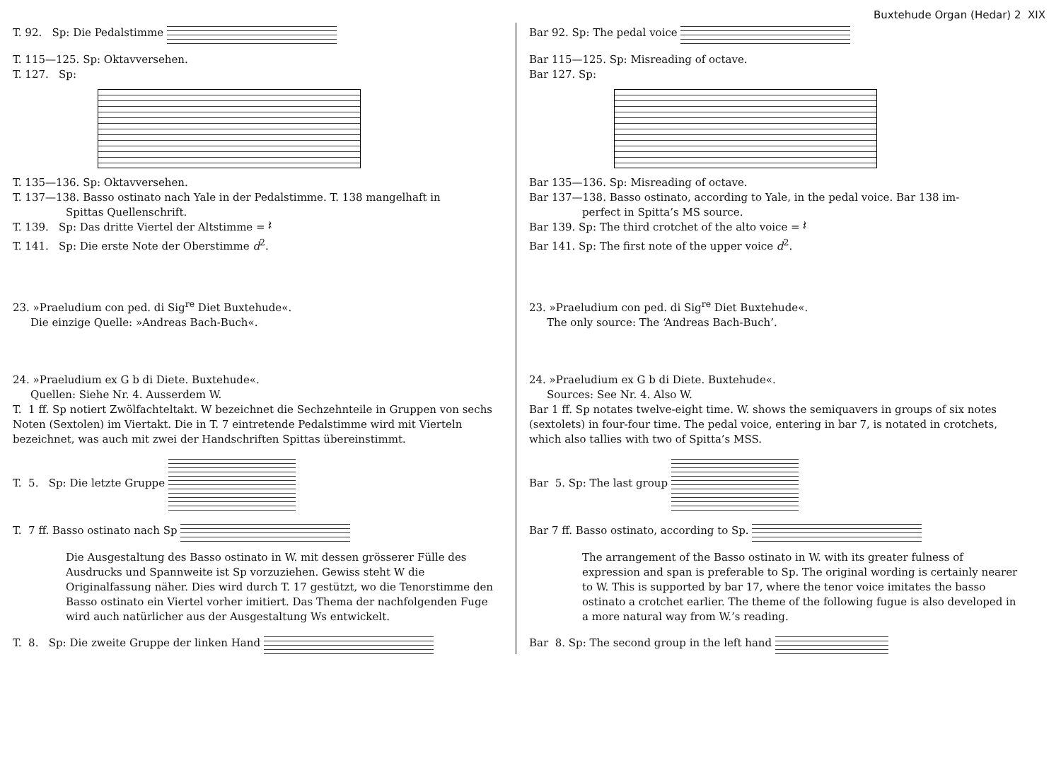Buxtehude Organ (Hedar) 2 XIX
T. 92. Sp: Die Pedalstimme
T. 115—125. Sp: Oktavversehen.
T. 127. Sp:
T. 135—136. Sp: Oktavversehen.
T. 137—138. Basso ostinato nach Yale in der Pedalstimme. T. 138 mangelhaft in
Spittas Quellenschrift.
T. 139. Sp: Das dritte Viertel der Altstimme = 𝄽
T. 141. Sp: Die erste Note der Oberstimme d<sup>2</sup>.
23. »Praeludium con ped. di Sig<sup>re</sup> Diet Buxtehude«.
Die einzige Quelle: »Andreas Bach-Buch«.
24. »Praeludium ex G b di Diete. Buxtehude«.
Quellen: Siehe Nr. 4. Ausserdem W.
T. 1 ff. Sp notiert Zwölfachteltakt. W bezeichnet die Sechzehnteile in Gruppen von sechs Noten (Sextolen) im Viertakt. Die in T. 7 eintretende Pedalstimme wird mit Vierteln bezeichnet, was auch mit zwei der Handschriften Spittas übereinstimmt.
T. 5. Sp: Die letzte Gruppe
T. 7 ff. Basso ostinato nach Sp
Die Ausgestaltung des Basso ostinato in W. mit dessen grösserer Fülle des Ausdrucks und Spannweite ist Sp vorzuziehen. Gewiss steht W die Originalfassung näher. Dies wird durch T. 17 gestützt, wo die Tenorstimme den Basso ostinato ein Viertel vorher imitiert. Das Thema der nachfolgenden Fuge wird auch natürlicher aus der Ausgestaltung Ws entwickelt.
T. 8. Sp: Die zweite Gruppe der linken Hand
Bar 92. Sp: The pedal voice
Bar 115—125. Sp: Misreading of octave.
Bar 127. Sp:
Bar 135—136. Sp: Misreading of octave.
Bar 137—138. Basso ostinato, according to Yale, in the pedal voice. Bar 138 im-
perfect in Spitta’s MS source.
Bar 139. Sp: The third crotchet of the alto voice = 𝄽
Bar 141. Sp: The first note of the upper voice d<sup>2</sup>.
23. »Praeludium con ped. di Sig<sup>re</sup> Diet Buxtehude«.
The only source: The ‘Andreas Bach-Buch’.
24. »Praeludium ex G b di Diete. Buxtehude«.
Sources: See Nr. 4. Also W.
Bar 1 ff. Sp notates twelve-eight time. W. shows the semiquavers in groups of six notes (sextolets) in four-four time. The pedal voice, entering in bar 7, is notated in crotchets, which also tallies with two of Spitta’s MSS.
Bar 5. Sp: The last group
Bar 7 ff. Basso ostinato, according to Sp.
The arrangement of the Basso ostinato in W. with its greater fulness of expression and span is preferable to Sp. The original wording is certainly nearer to W. This is supported by bar 17, where the tenor voice imitates the basso ostinato a crotchet earlier. The theme of the following fugue is also developed in a more natural way from W.’s reading.
Bar 8. Sp: The second group in the left hand